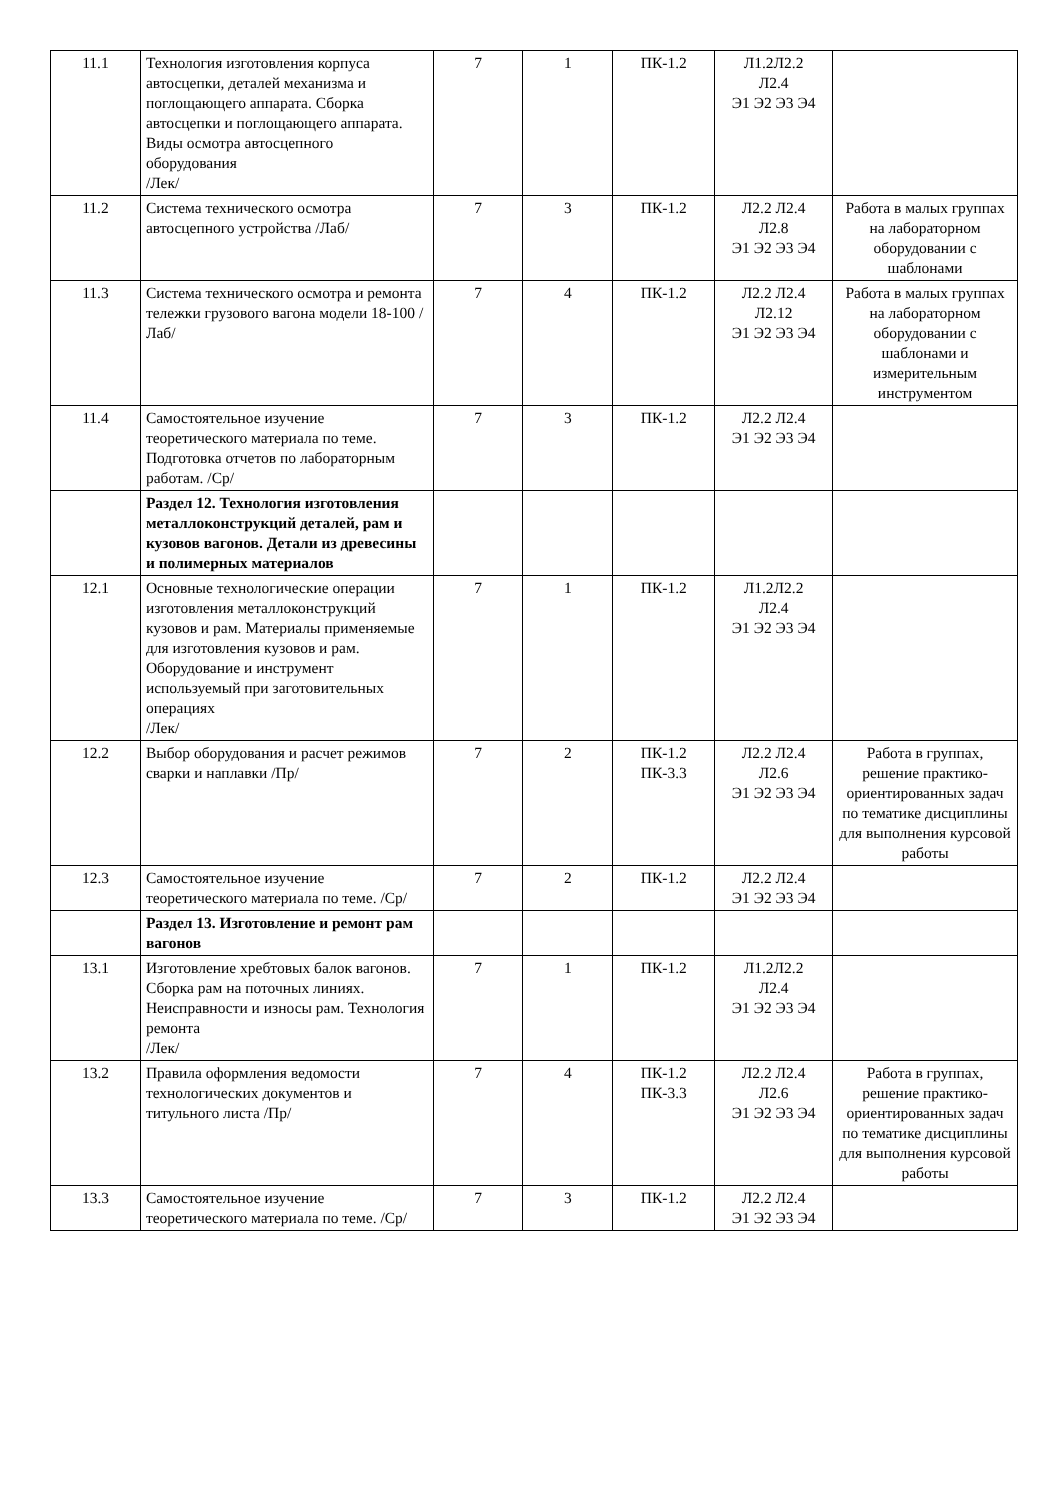| 11.1 | Технология изготовления корпуса автосцепки, деталей механизма и поглощающего аппарата. Сборка автосцепки и поглощающего аппарата. Виды осмотра автосцепного оборудования /Лек/ | 7 | 1 | ПК-1.2 | Л1.2Л2.2 Л2.4 Э1 Э2 Э3 Э4 | |
| 11.2 | Система технического осмотра автосцепного устройства /Лаб/ | 7 | 3 | ПК-1.2 | Л2.2 Л2.4 Л2.8 Э1 Э2 Э3 Э4 | Работа в малых группах на лабораторном оборудовании с шаблонами |
| 11.3 | Система технического осмотра и ремонта тележки грузового вагона модели 18-100 /Лаб/ | 7 | 4 | ПК-1.2 | Л2.2 Л2.4 Л2.12 Э1 Э2 Э3 Э4 | Работа в малых группах на лабораторном оборудовании с шаблонами и измерительным инструментом |
| 11.4 | Самостоятельное изучение теоретического материала по теме. Подготовка отчетов по лабораторным работам. /Ср/ | 7 | 3 | ПК-1.2 | Л2.2 Л2.4 Э1 Э2 Э3 Э4 | |
| | Раздел 12. Технология изготовления металлоконструкций деталей, рам и кузовов вагонов. Детали из древесины и полимерных материалов | | | | | |
| 12.1 | Основные технологические операции изготовления металлоконструкций кузовов и рам. Материалы применяемые для изготовления кузовов и рам. Оборудование и инструмент используемый при заготовительных операциях /Лек/ | 7 | 1 | ПК-1.2 | Л1.2Л2.2 Л2.4 Э1 Э2 Э3 Э4 | |
| 12.2 | Выбор оборудования и расчет режимов сварки и наплавки /Пр/ | 7 | 2 | ПК-1.2 ПК-3.3 | Л2.2 Л2.4 Л2.6 Э1 Э2 Э3 Э4 | Работа в группах, решение практико-ориентированных задач по тематике дисциплины для выполнения курсовой работы |
| 12.3 | Самостоятельное изучение теоретического материала по теме. /Ср/ | 7 | 2 | ПК-1.2 | Л2.2 Л2.4 Э1 Э2 Э3 Э4 | |
| | Раздел 13. Изготовление и ремонт рам вагонов | | | | | |
| 13.1 | Изготовление хребтовых балок вагонов. Сборка рам на поточных линиях. Неисправности и износы рам. Технология ремонта /Лек/ | 7 | 1 | ПК-1.2 | Л1.2Л2.2 Л2.4 Э1 Э2 Э3 Э4 | |
| 13.2 | Правила оформления ведомости технологических документов и титульного листа /Пр/ | 7 | 4 | ПК-1.2 ПК-3.3 | Л2.2 Л2.4 Л2.6 Э1 Э2 Э3 Э4 | Работа в группах, решение практико-ориентированных задач по тематике дисциплины для выполнения курсовой работы |
| 13.3 | Самостоятельное изучение теоретического материала по теме. /Ср/ | 7 | 3 | ПК-1.2 | Л2.2 Л2.4 Э1 Э2 Э3 Э4 | |